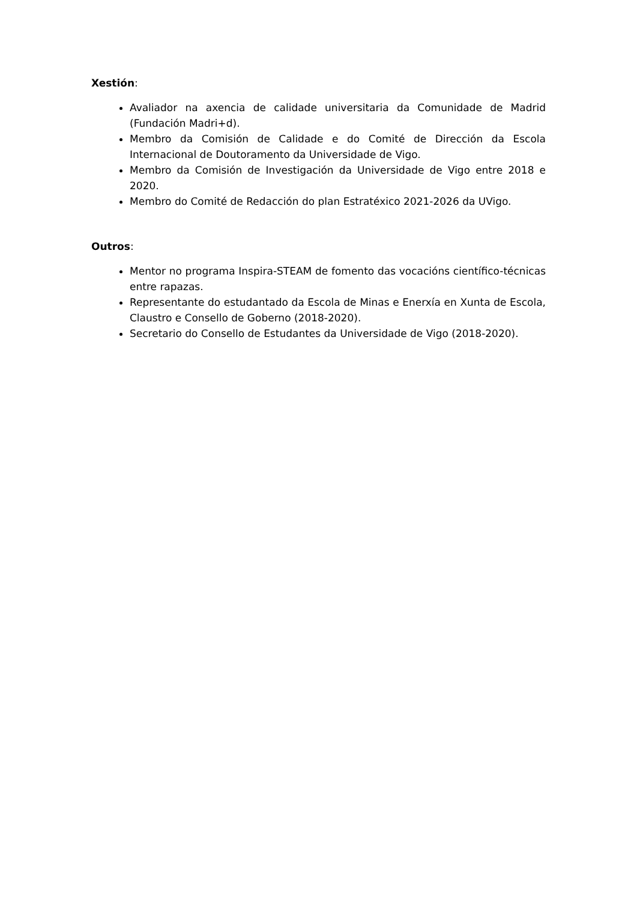Xestión:
Avaliador na axencia de calidade universitaria da Comunidade de Madrid (Fundación Madri+d).
Membro da Comisión de Calidade e do Comité de Dirección da Escola Internacional de Doutoramento da Universidade de Vigo.
Membro da Comisión de Investigación da Universidade de Vigo entre 2018 e 2020.
Membro do Comité de Redacción do plan Estratéxico 2021-2026 da UVigo.
Outros:
Mentor no programa Inspira-STEAM de fomento das vocacións científico-técnicas entre rapazas.
Representante do estudantado da Escola de Minas e Enerxía en Xunta de Escola, Claustro e Consello de Goberno (2018-2020).
Secretario do Consello de Estudantes da Universidade de Vigo (2018-2020).